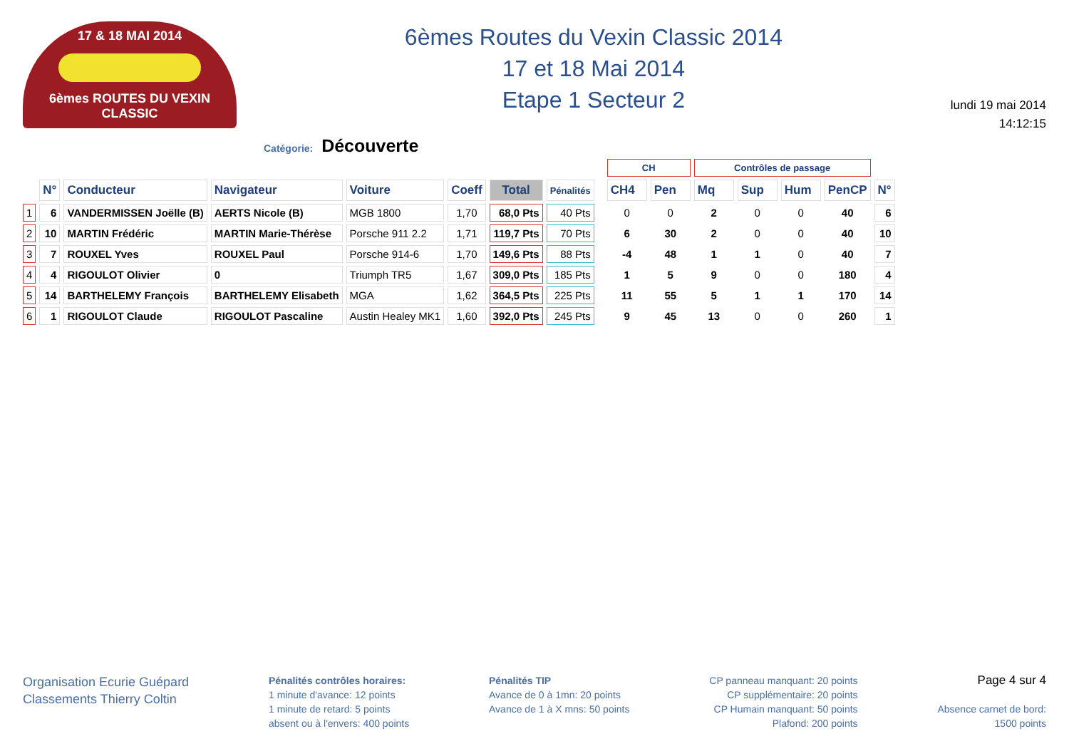17 & 18 MAI 2014
6èmes ROUTES DU VEXIN CLASSIC
6èmes Routes du Vexin Classic 2014
17 et 18 Mai 2014
Etape 1 Secteur 2
lundi 19 mai 2014
14:12:15
Catégorie: Découverte
| | | | | | | | | | CH | | Contrôles de passage | | | | |
| --- | --- | --- | --- | --- | --- | --- | --- | --- | --- | --- | --- | --- | --- | --- | --- |
| | N° | Conducteur | Navigateur | Voiture | Coeff | Total | Pénalités | | CH4 | Pen | Mq | Sup | Hum | PenCP | N° |
| 1 | 6 | VANDERMISSEN Joëlle (B) | AERTS Nicole (B) | MGB 1800 | 1,70 | 68,0 Pts | 40 Pts | | 0 | 0 | 2 | 0 | 0 | 40 | 6 |
| 2 | 10 | MARTIN Frédéric | MARTIN Marie-Thérèse | Porsche 911 2.2 | 1,71 | 119,7 Pts | 70 Pts | | 6 | 30 | 2 | 0 | 0 | 40 | 10 |
| 3 | 7 | ROUXEL Yves | ROUXEL Paul | Porsche 914-6 | 1,70 | 149,6 Pts | 88 Pts | | -4 | 48 | 1 | 1 | 0 | 40 | 7 |
| 4 | 4 | RIGOULOT Olivier | 0 | Triumph TR5 | 1,67 | 309,0 Pts | 185 Pts | | 1 | 5 | 9 | 0 | 0 | 180 | 4 |
| 5 | 14 | BARTHELEMY François | BARTHELEMY Elisabeth | MGA | 1,62 | 364,5 Pts | 225 Pts | | 11 | 55 | 5 | 1 | 1 | 170 | 14 |
| 6 | 1 | RIGOULOT Claude | RIGOULOT Pascaline | Austin Healey MK1 | 1,60 | 392,0 Pts | 245 Pts | | 9 | 45 | 13 | 0 | 0 | 260 | 1 |
Organisation Ecurie Guépard
Classements Thierry Coltin
Pénalités contrôles horaires:
1 minute d'avance: 12 points
1 minute de retard: 5 points
absent ou à l'envers: 400 points
Pénalités TIP
Avance de 0 à 1mn: 20 points
Avance de 1 à X mns: 50 points
CP panneau manquant: 20 points
CP supplémentaire: 20 points
CP Humain manquant: 50 points
Plafond: 200 points
Page 4 sur 4
Absence carnet de bord:
1500 points